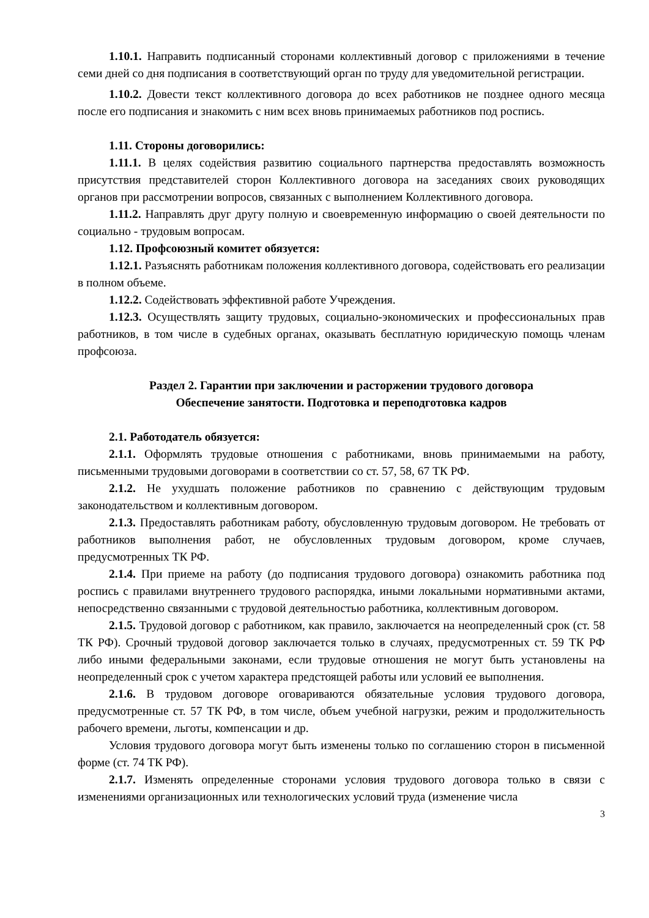1.10.1. Направить подписанный сторонами коллективный договор с приложениями в течение семи дней со дня подписания в соответствующий орган по труду для уведомительной регистрации.
1.10.2. Довести текст коллективного договора до всех работников не позднее одного месяца после его подписания и знакомить с ним всех вновь принимаемых работников под роспись.
1.11. Стороны договорились:
1.11.1. В целях содействия развитию социального партнерства предоставлять возможность присутствия представителей сторон Коллективного договора на заседаниях своих руководящих органов при рассмотрении вопросов, связанных с выполнением Коллективного договора.
1.11.2. Направлять друг другу полную и своевременную информацию о своей деятельности по социально - трудовым вопросам.
1.12. Профсоюзный комитет обязуется:
1.12.1. Разъяснять работникам положения коллективного договора, содействовать его реализации в полном объеме.
1.12.2. Содействовать эффективной работе Учреждения.
1.12.3. Осуществлять защиту трудовых, социально-экономических и профессиональных прав работников, в том числе в судебных органах, оказывать бесплатную юридическую помощь членам профсоюза.
Раздел 2. Гарантии при заключении и расторжении трудового договора
Обеспечение занятости. Подготовка и переподготовка кадров
2.1. Работодатель обязуется:
2.1.1. Оформлять трудовые отношения с работниками, вновь принимаемыми на работу, письменными трудовыми договорами в соответствии со ст. 57, 58, 67 ТК РФ.
2.1.2. Не ухудшать положение работников по сравнению с действующим трудовым законодательством и коллективным договором.
2.1.3. Предоставлять работникам работу, обусловленную трудовым договором. Не требовать от работников выполнения работ, не обусловленных трудовым договором, кроме случаев, предусмотренных ТК РФ.
2.1.4. При приеме на работу (до подписания трудового договора) ознакомить работника под роспись с правилами внутреннего трудового распорядка, иными локальными нормативными актами, непосредственно связанными с трудовой деятельностью работника, коллективным договором.
2.1.5. Трудовой договор с работником, как правило, заключается на неопределенный срок (ст. 58 ТК РФ). Срочный трудовой договор заключается только в случаях, предусмотренных ст. 59 ТК РФ либо иными федеральными законами, если трудовые отношения не могут быть установлены на неопределенный срок с учетом характера предстоящей работы или условий ее выполнения.
2.1.6. В трудовом договоре оговариваются обязательные условия трудового договора, предусмотренные ст. 57 ТК РФ, в том числе, объем учебной нагрузки, режим и продолжительность рабочего времени, льготы, компенсации и др.
Условия трудового договора могут быть изменены только по соглашению сторон в письменной форме (ст. 74 ТК РФ).
2.1.7. Изменять определенные сторонами условия трудового договора только в связи с изменениями организационных или технологических условий труда (изменение числа
3